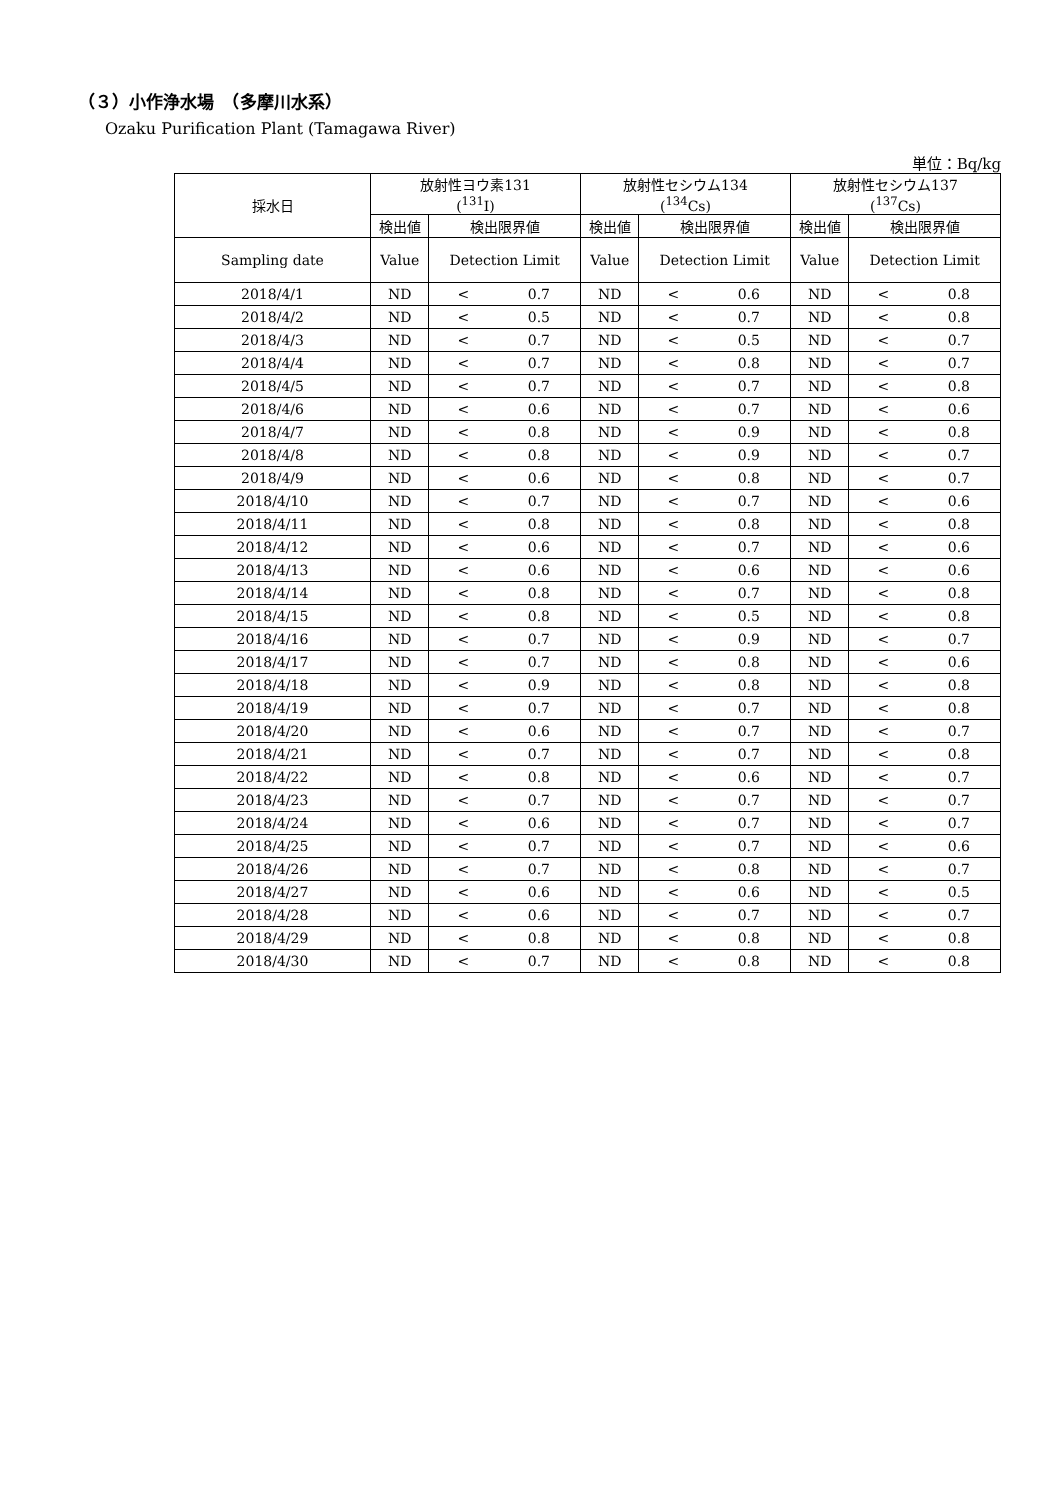（３）小作浄水場　（多摩川水系）
Ozaku Purification Plant (Tamagawa River)
単位：Bq/kg
| 採水日 | 放射性ヨウ素131 (<sup>131</sup>I) | | 放射性セシウム134 (<sup>134</sup>Cs) | | 放射性セシウム137 (<sup>137</sup>Cs) | |
| --- | --- | --- | --- | --- | --- | --- |
| | 検出値 | 検出限界値 | 検出値 | 検出限界値 | 検出値 | 検出限界値 |
| Sampling date | Value | Detection Limit | Value | Detection Limit | Value | Detection Limit |
| 2018/4/1 | ND | < 0.7 | ND | < 0.6 | ND | < 0.8 |
| 2018/4/2 | ND | < 0.5 | ND | < 0.7 | ND | < 0.8 |
| 2018/4/3 | ND | < 0.7 | ND | < 0.5 | ND | < 0.7 |
| 2018/4/4 | ND | < 0.7 | ND | < 0.8 | ND | < 0.7 |
| 2018/4/5 | ND | < 0.7 | ND | < 0.7 | ND | < 0.8 |
| 2018/4/6 | ND | < 0.6 | ND | < 0.7 | ND | < 0.6 |
| 2018/4/7 | ND | < 0.8 | ND | < 0.9 | ND | < 0.8 |
| 2018/4/8 | ND | < 0.8 | ND | < 0.9 | ND | < 0.7 |
| 2018/4/9 | ND | < 0.6 | ND | < 0.8 | ND | < 0.7 |
| 2018/4/10 | ND | < 0.7 | ND | < 0.7 | ND | < 0.6 |
| 2018/4/11 | ND | < 0.8 | ND | < 0.8 | ND | < 0.8 |
| 2018/4/12 | ND | < 0.6 | ND | < 0.7 | ND | < 0.6 |
| 2018/4/13 | ND | < 0.6 | ND | < 0.6 | ND | < 0.6 |
| 2018/4/14 | ND | < 0.8 | ND | < 0.7 | ND | < 0.8 |
| 2018/4/15 | ND | < 0.8 | ND | < 0.5 | ND | < 0.8 |
| 2018/4/16 | ND | < 0.7 | ND | < 0.9 | ND | < 0.7 |
| 2018/4/17 | ND | < 0.7 | ND | < 0.8 | ND | < 0.6 |
| 2018/4/18 | ND | < 0.9 | ND | < 0.8 | ND | < 0.8 |
| 2018/4/19 | ND | < 0.7 | ND | < 0.7 | ND | < 0.8 |
| 2018/4/20 | ND | < 0.6 | ND | < 0.7 | ND | < 0.7 |
| 2018/4/21 | ND | < 0.7 | ND | < 0.7 | ND | < 0.8 |
| 2018/4/22 | ND | < 0.8 | ND | < 0.6 | ND | < 0.7 |
| 2018/4/23 | ND | < 0.7 | ND | < 0.7 | ND | < 0.7 |
| 2018/4/24 | ND | < 0.6 | ND | < 0.7 | ND | < 0.7 |
| 2018/4/25 | ND | < 0.7 | ND | < 0.7 | ND | < 0.6 |
| 2018/4/26 | ND | < 0.7 | ND | < 0.8 | ND | < 0.7 |
| 2018/4/27 | ND | < 0.6 | ND | < 0.6 | ND | < 0.5 |
| 2018/4/28 | ND | < 0.6 | ND | < 0.7 | ND | < 0.7 |
| 2018/4/29 | ND | < 0.8 | ND | < 0.8 | ND | < 0.8 |
| 2018/4/30 | ND | < 0.7 | ND | < 0.8 | ND | < 0.8 |